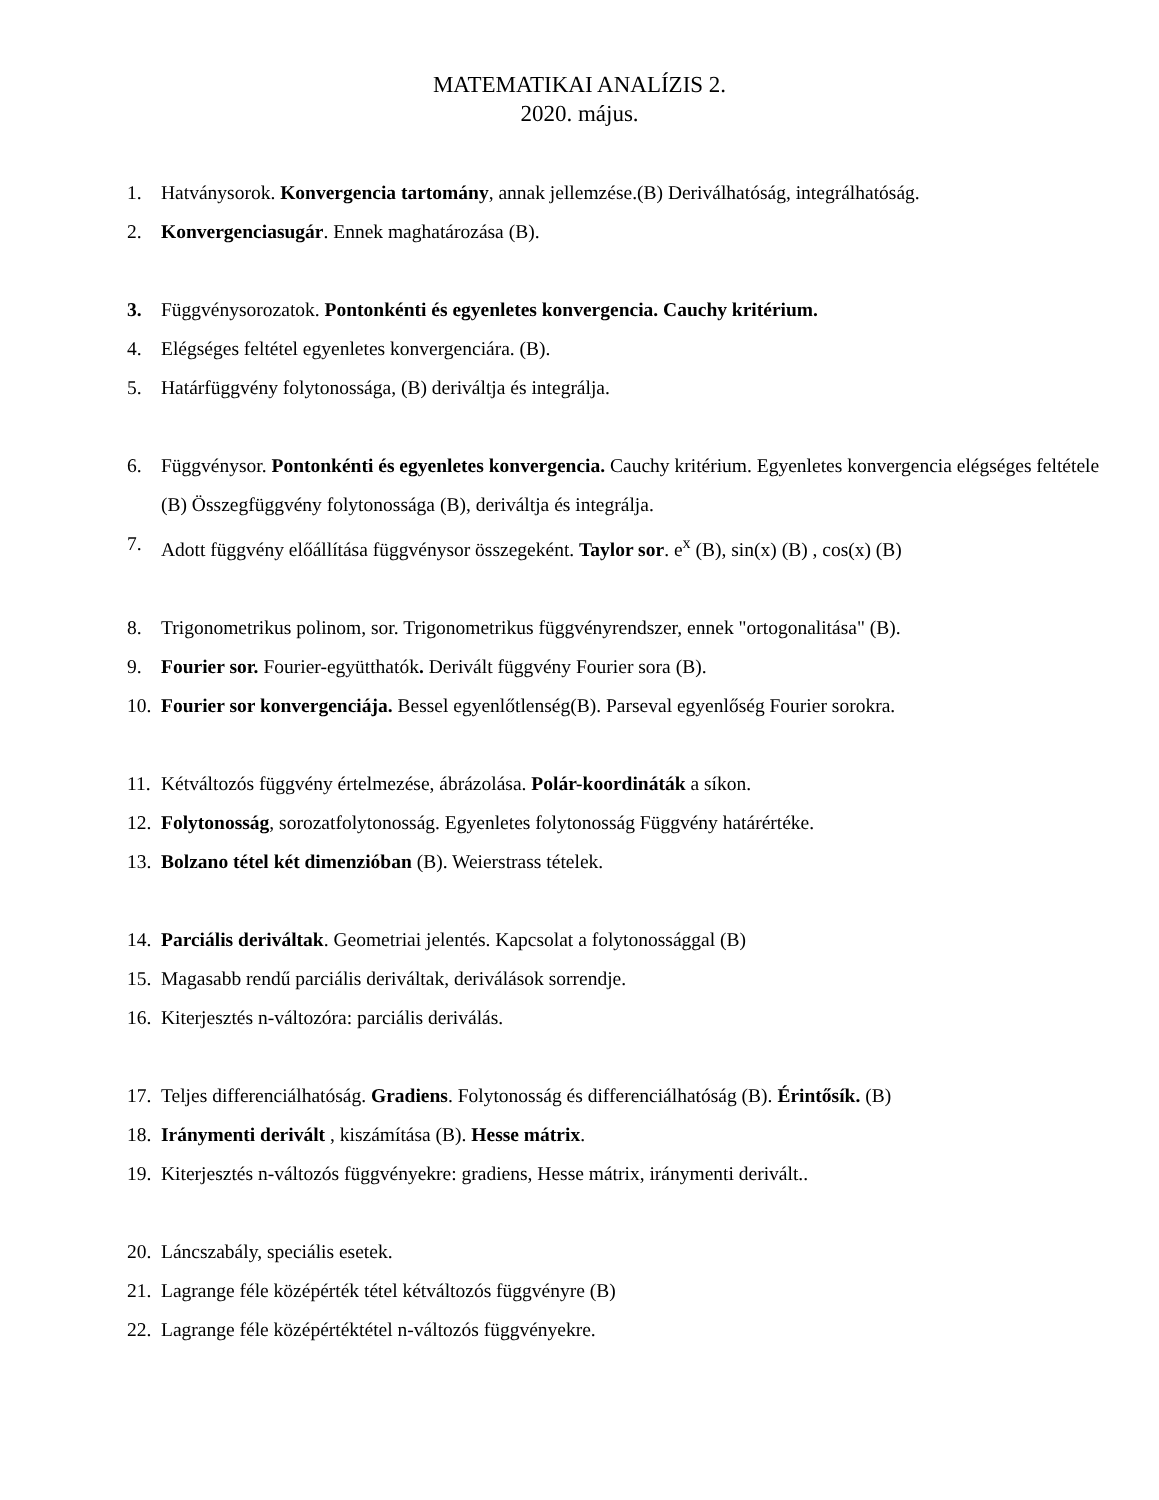MATEMATIKAI ANALÍZIS 2.
2020. május.
1. Hatványsorok. Konvergencia tartomány, annak jellemzése.(B) Deriválhatóság, integrálhatóság.
2. Konvergenciasugár. Ennek maghatározása (B).
3. Függvénysorozatok. Pontonkénti és egyenletes konvergencia. Cauchy kritérium.
4. Elégséges feltétel egyenletes konvergenciára. (B).
5. Határfüggvény folytonossága, (B) deriváltja és integrálja.
6. Függvénysor. Pontonkénti és egyenletes konvergencia. Cauchy kritérium. Egyenletes konvergencia elégséges feltétele (B) Összegfüggvény folytonossága (B), deriváltja és integrálja.
7. Adott függvény előállítása függvénysor összegeként. Taylor sor. e<sup>x</sup> (B), sin(x) (B) , cos(x) (B)
8. Trigonometrikus polinom, sor. Trigonometrikus függvényrendszer, ennek "ortogonalitása" (B).
9. Fourier sor. Fourier-együtthatók. Derivált függvény Fourier sora (B).
10. Fourier sor konvergenciája. Bessel egyenlőtlenség(B). Parseval egyenlőség Fourier sorokra.
11. Kétváltozós függvény értelmezése, ábrázolása. Polár-koordináták a síkon.
12. Folytonosság, sorozatfolytonosság. Egyenletes folytonosság Függvény határértéke.
13. Bolzano tétel két dimenzióban (B). Weierstrass tételek.
14. Parciális deriváltak. Geometriai jelentés. Kapcsolat a folytonossággal (B)
15. Magasabb rendű parciális deriváltak, deriválások sorrendje.
16. Kiterjesztés n-változóra: parciális deriválás.
17. Teljes differenciálhatóság. Gradiens. Folytonosság és differenciálhatóság (B). Érintősík. (B)
18. Iránymenti derivált , kiszámítása (B). Hesse mátrix.
19. Kiterjesztés n-változós függvényekre: gradiens, Hesse mátrix, iránymenti derivált..
20. Láncszabály, speciális esetek.
21. Lagrange féle középérték tétel kétváltozós függvényre (B)
22. Lagrange féle középértéktétel n-változós függvényekre.